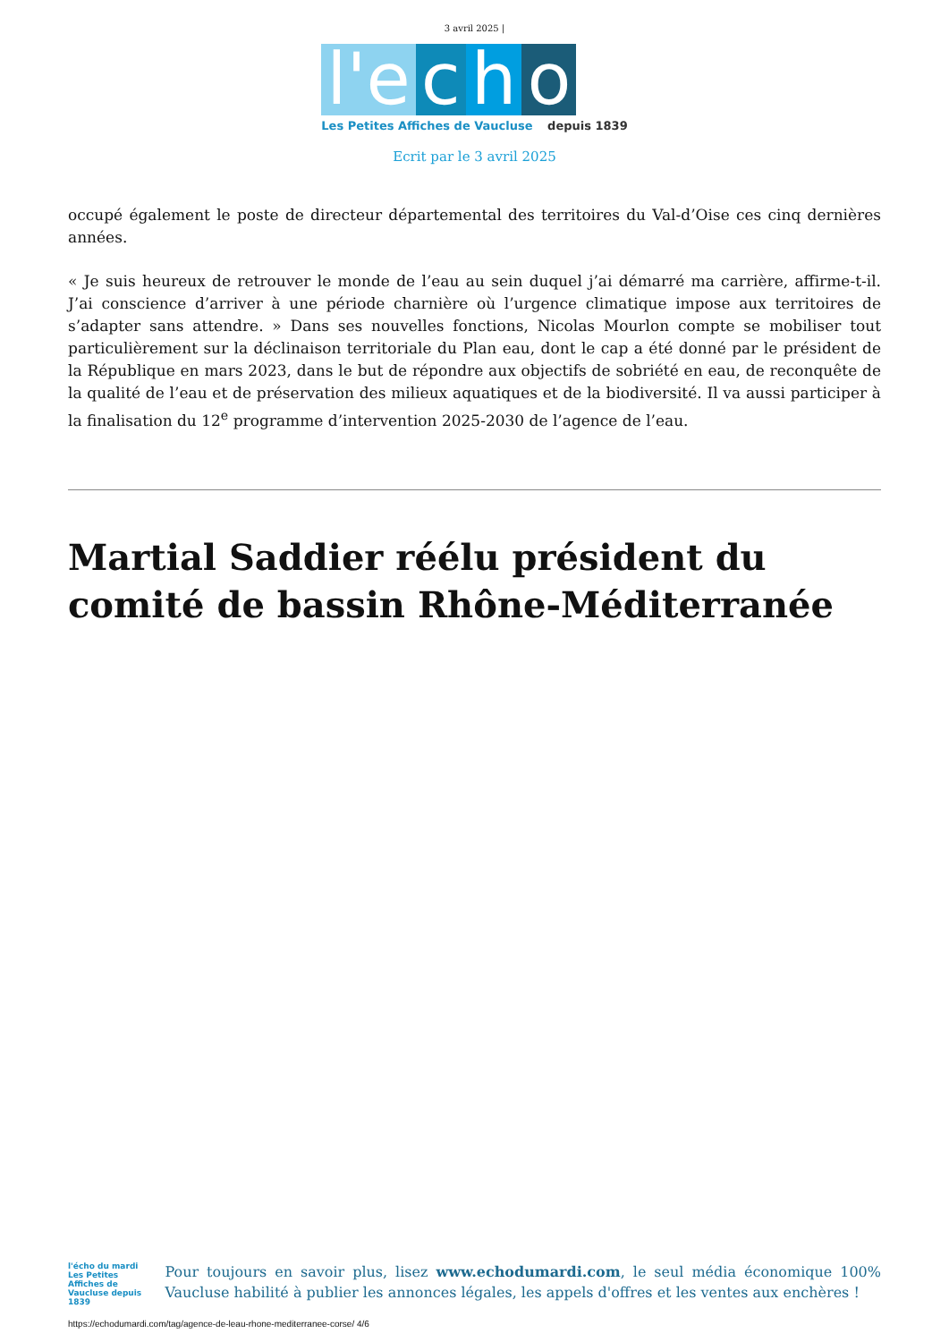3 avril 2025 |
l'e
c
h
o
Les Petites Affiches de Vaucluse depuis 1839
Ecrit par le 3 avril 2025
occupé également le poste de directeur départemental des territoires du Val-d’Oise ces cinq dernières années.
« Je suis heureux de retrouver le monde de l’eau au sein duquel j’ai démarré ma carrière, affirme-t-il. J’ai conscience d’arriver à une période charnière où l’urgence climatique impose aux territoires de s’adapter sans attendre. » Dans ses nouvelles fonctions, Nicolas Mourlon compte se mobiliser tout particulièrement sur la déclinaison territoriale du Plan eau, dont le cap a été donné par le président de la République en mars 2023, dans le but de répondre aux objectifs de sobriété en eau, de reconquête de la qualité de l’eau et de préservation des milieux aquatiques et de la biodiversité. Il va aussi participer à la finalisation du 12<sup>e</sup> programme d’intervention 2025-2030 de l’agence de l’eau.
Martial Saddier réélu président du comité de bassin Rhône-Méditerranée
l'écho du mardi
Les Petites Affiches de Vaucluse depuis 1839
Pour toujours en savoir plus, lisez www.echodumardi.com, le seul média économique 100% Vaucluse habilité à publier les annonces légales, les appels d'offres et les ventes aux enchères !
https://echodumardi.com/tag/agence-de-leau-rhone-mediterranee-corse/ 4/6